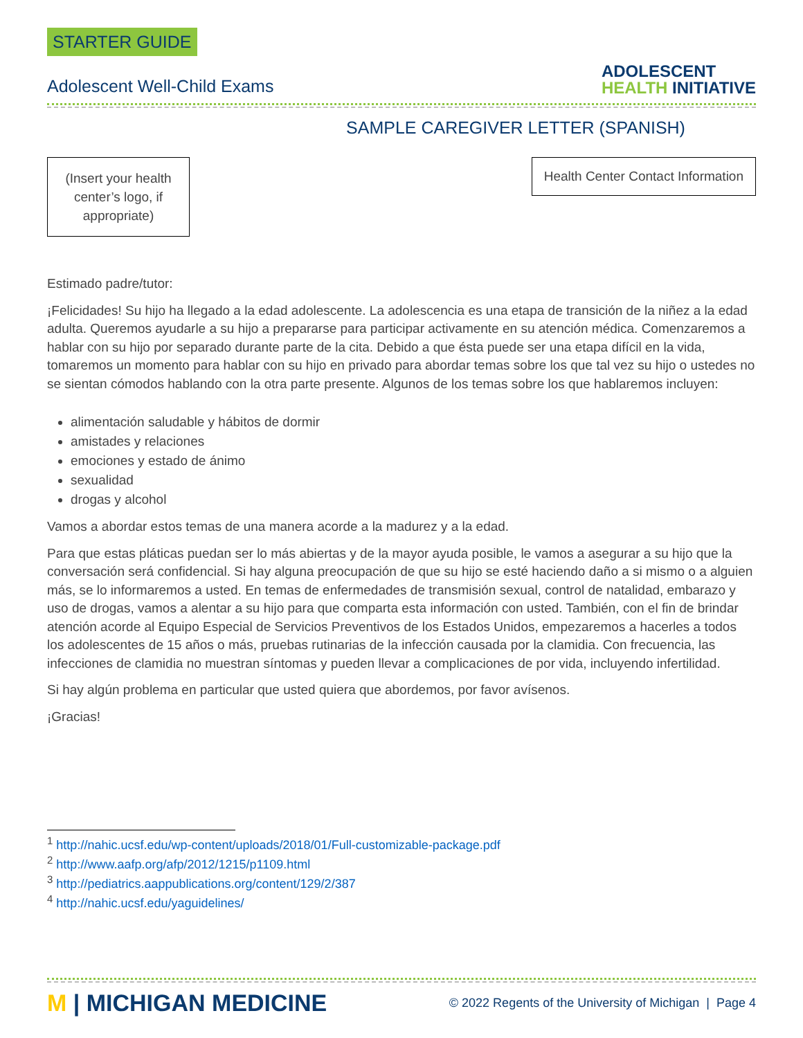STARTER GUIDE
Adolescent Well-Child Exams
ADOLESCENT
HEALTH INITIATIVE
SAMPLE CAREGIVER LETTER (SPANISH)
(Insert your health center’s logo, if appropriate)
Health Center Contact Information
Estimado padre/tutor:
¡Felicidades! Su hijo ha llegado a la edad adolescente. La adolescencia es una etapa de transición de la niñez a la edad adulta. Queremos ayudarle a su hijo a prepararse para participar activamente en su atención médica. Comenzaremos a hablar con su hijo por separado durante parte de la cita. Debido a que ésta puede ser una etapa difícil en la vida, tomaremos un momento para hablar con su hijo en privado para abordar temas sobre los que tal vez su hijo o ustedes no se sientan cómodos hablando con la otra parte presente. Algunos de los temas sobre los que hablaremos incluyen:
alimentación saludable y hábitos de dormir
amistades y relaciones
emociones y estado de ánimo
sexualidad
drogas y alcohol
Vamos a abordar estos temas de una manera acorde a la madurez y a la edad.
Para que estas pláticas puedan ser lo más abiertas y de la mayor ayuda posible, le vamos a asegurar a su hijo que la conversación será confidencial. Si hay alguna preocupación de que su hijo se esté haciendo daño a si mismo o a alguien más, se lo informaremos a usted. En temas de enfermedades de transmisión sexual, control de natalidad, embarazo y uso de drogas, vamos a alentar a su hijo para que comparta esta información con usted. También, con el fin de brindar atención acorde al Equipo Especial de Servicios Preventivos de los Estados Unidos, empezaremos a hacerles a todos los adolescentes de 15 años o más, pruebas rutinarias de la infección causada por la clamidia. Con frecuencia, las infecciones de clamidia no muestran síntomas y pueden llevar a complicaciones de por vida, incluyendo infertilidad.
Si hay algún problema en particular que usted quiera que abordemos, por favor avísenos.
¡Gracias!
<sup>1</sup> http://nahic.ucsf.edu/wp-content/uploads/2018/01/Full-customizable-package.pdf
<sup>2</sup> http://www.aafp.org/afp/2012/1215/p1109.html
<sup>3</sup> http://pediatrics.aappublications.org/content/129/2/387
<sup>4</sup> http://nahic.ucsf.edu/yaguidelines/
M | MICHIGAN MEDICINE
© 2022 Regents of the University of Michigan | Page 4